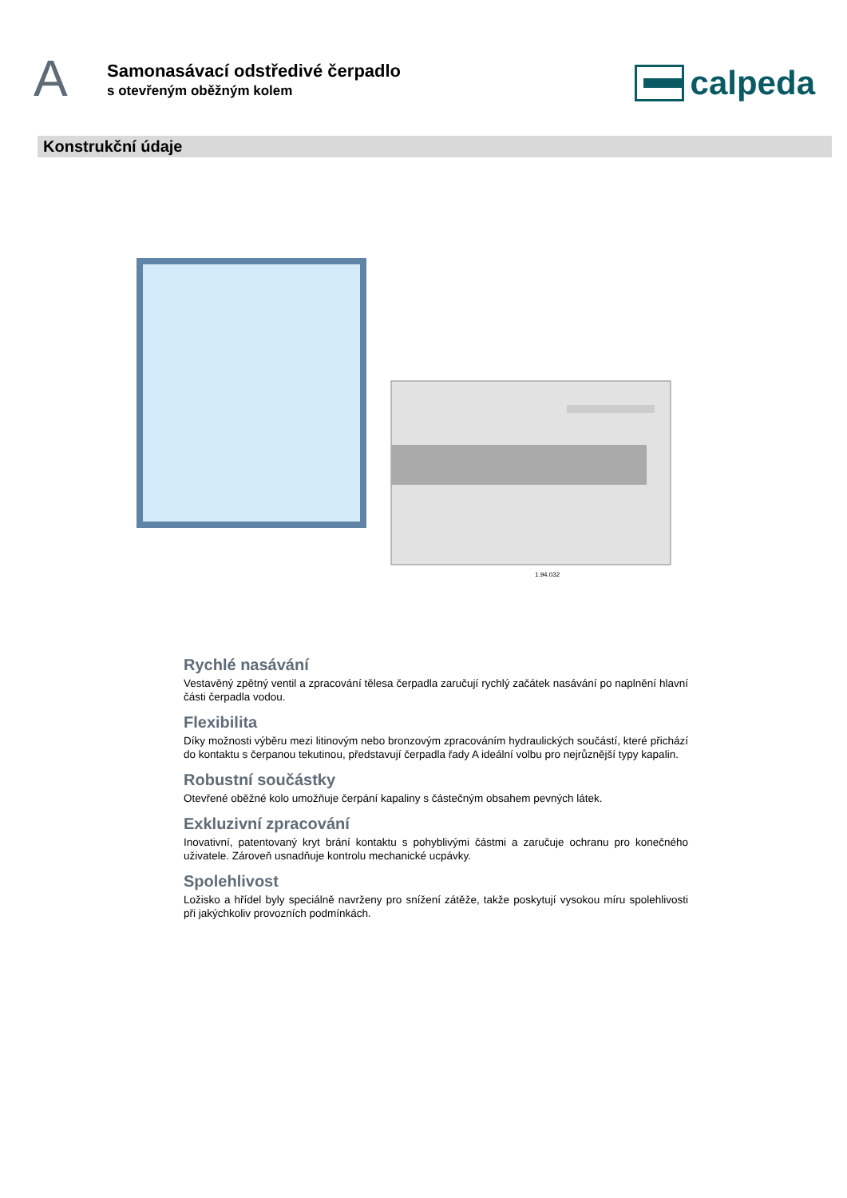A
Samonasávací odstředivé čerpadlo
s otevřeným oběžným kolem
calpeda
Konstrukční údaje
1.94.032
Rychlé nasávání
Vestavěný zpětný ventil a zpracování tělesa čerpadla zaručují rychlý začátek nasávání po naplnění hlavní části čerpadla vodou.
Flexibilita
Díky možnosti výběru mezi litinovým nebo bronzovým zpracováním hydraulických součástí, které přichází do kontaktu s čerpanou tekutinou, představují čerpadla řady A ideální volbu pro nejrůznější typy kapalin.
Robustní součástky
Otevřené oběžné kolo umožňuje čerpání kapaliny s částečným obsahem pevných látek.
Exkluzivní zpracování
Inovativní, patentovaný kryt brání kontaktu s pohyblivými částmi a zaručuje ochranu pro konečného uživatele. Zároveň usnadňuje kontrolu mechanické ucpávky.
Spolehlivost
Ložisko a hřídel byly speciálně navrženy pro snížení zátěže, takže poskytují vysokou míru spolehlivosti při jakýchkoliv provozních podmínkách.